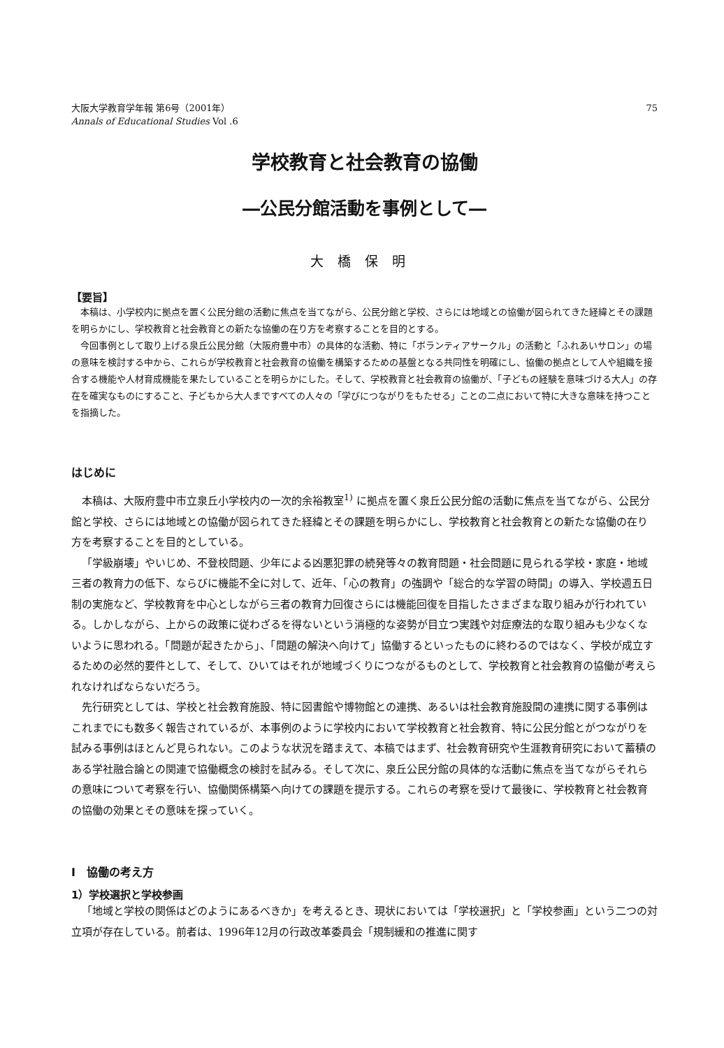大阪大学教育学年報 第6号（2001年）
Annals of Educational Studies Vol .6
75
学校教育と社会教育の協働
―公民分館活動を事例として―
大橋保明
【要旨】
本稿は、小学校内に拠点を置く公民分館の活動に焦点を当てながら、公民分館と学校、さらには地域との協働が図られてきた経緯とその課題を明らかにし、学校教育と社会教育との新たな協働の在り方を考察することを目的とする。
今回事例として取り上げる泉丘公民分館（大阪府豊中市）の具体的な活動、特に「ボランティアサークル」の活動と「ふれあいサロン」の場の意味を検討する中から、これらが学校教育と社会教育の協働を構築するための基盤となる共同性を明確にし、協働の拠点として人や組織を接合する機能や人材育成機能を果たしていることを明らかにした。そして、学校教育と社会教育の協働が、「子どもの経験を意味づける大人」の存在を確実なものにすること、子どもから大人まですべての人々の「学びにつながりをもたせる」ことの二点において特に大きな意味を持つことを指摘した。
はじめに
本稿は、大阪府豊中市立泉丘小学校内の一次的余裕教室<sup>1)</sup> に拠点を置く泉丘公民分館の活動に焦点を当てながら、公民分館と学校、さらには地域との協働が図られてきた経緯とその課題を明らかにし、学校教育と社会教育との新たな協働の在り方を考察することを目的としている。
「学級崩壊」やいじめ、不登校問題、少年による凶悪犯罪の続発等々の教育問題・社会問題に見られる学校・家庭・地域三者の教育力の低下、ならびに機能不全に対して、近年、「心の教育」の強調や「総合的な学習の時間」の導入、学校週五日制の実施など、学校教育を中心としながら三者の教育力回復さらには機能回復を目指したさまざまな取り組みが行われている。しかしながら、上からの政策に従わざるを得ないという消極的な姿勢が目立つ実践や対症療法的な取り組みも少なくないように思われる。「問題が起きたから」、「問題の解決へ向けて」協働するといったものに終わるのではなく、学校が成立するための必然的要件として、そして、ひいてはそれが地域づくりにつながるものとして、学校教育と社会教育の協働が考えられなければならないだろう。
先行研究としては、学校と社会教育施設、特に図書館や博物館との連携、あるいは社会教育施設間の連携に関する事例はこれまでにも数多く報告されているが、本事例のように学校内において学校教育と社会教育、特に公民分館とがつながりを試みる事例はほとんど見られない。このような状況を踏まえて、本稿ではまず、社会教育研究や生涯教育研究において蓄積のある学社融合論との関連で協働概念の検討を試みる。そして次に、泉丘公民分館の具体的な活動に焦点を当てながらそれらの意味について考察を行い、協働関係構築へ向けての課題を提示する。これらの考察を受けて最後に、学校教育と社会教育の協働の効果とその意味を探っていく。
Ⅰ　協働の考え方
1）学校選択と学校参画
「地域と学校の関係はどのようにあるべきか」を考えるとき、現状においては「学校選択」と「学校参画」という二つの対立項が存在している。前者は、1996年12月の行政改革委員会「規制緩和の推進に関す